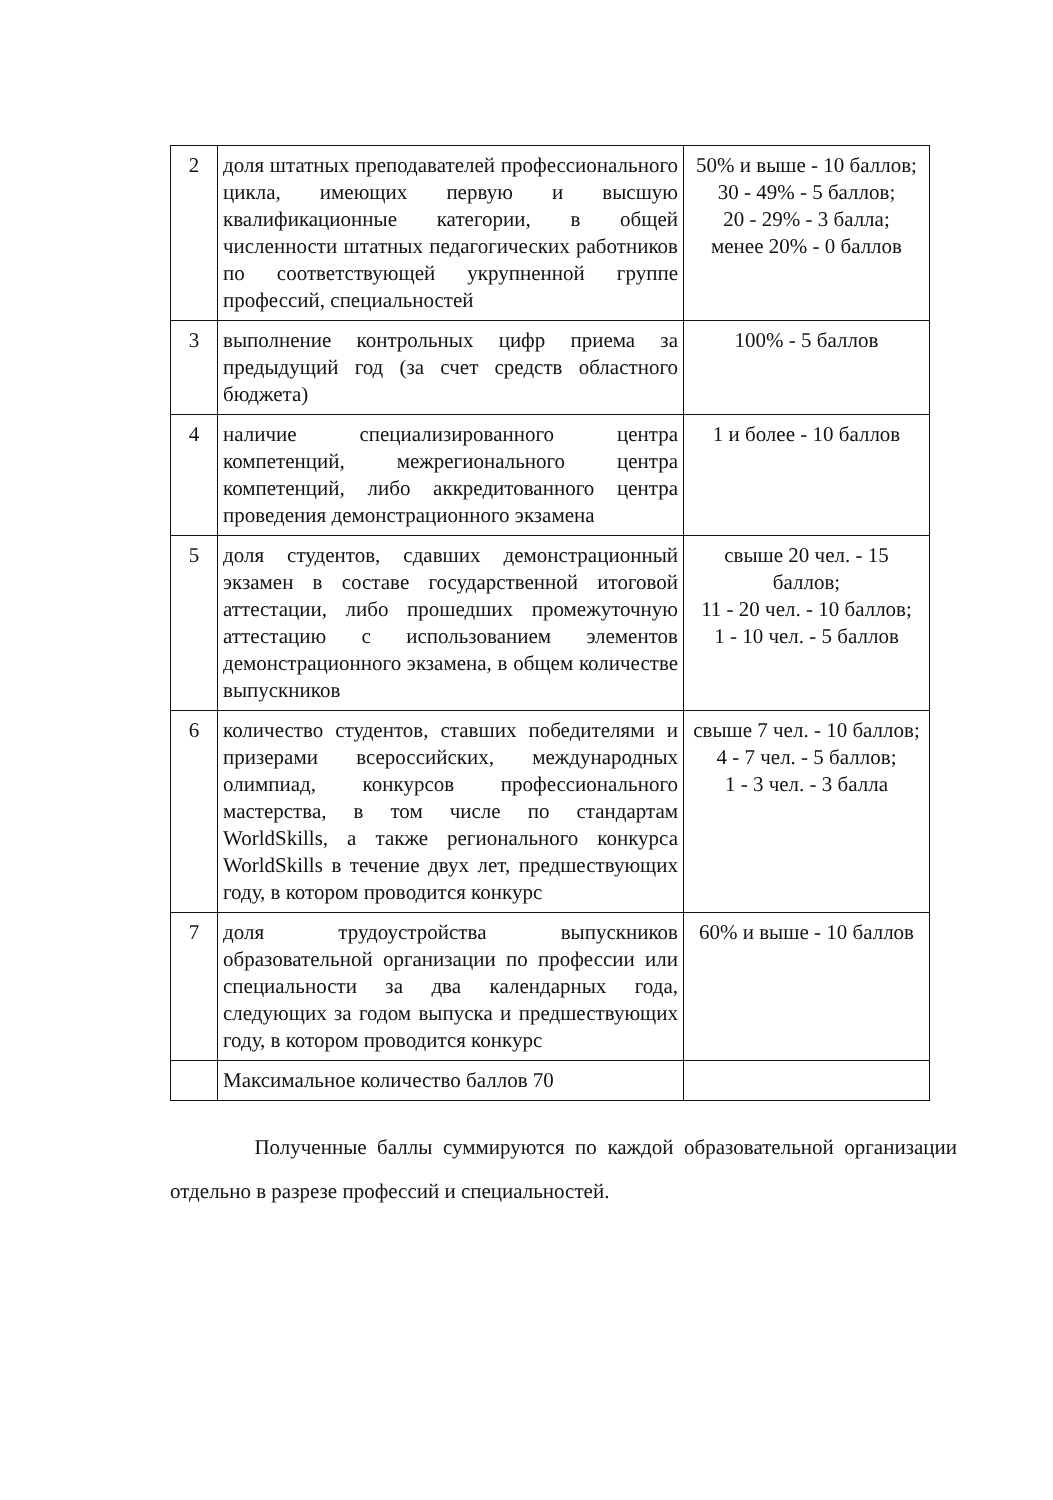| 2 | доля штатных преподавателей профессионального цикла, имеющих первую и высшую квалификационные категории, в общей численности штатных педагогических работников по соответствующей укрупненной группе профессий, специальностей | 50% и выше - 10 баллов; 30 - 49% - 5 баллов; 20 - 29% - 3 балла; менее 20% - 0 баллов |
| 3 | выполнение контрольных цифр приема за предыдущий год (за счет средств областного бюджета) | 100% - 5 баллов |
| 4 | наличие специализированного центра компетенций, межрегионального центра компетенций, либо аккредитованного центра проведения демонстрационного экзамена | 1 и более - 10 баллов |
| 5 | доля студентов, сдавших демонстрационный экзамен в составе государственной итоговой аттестации, либо прошедших промежуточную аттестацию с использованием элементов демонстрационного экзамена, в общем количестве выпускников | свыше 20 чел. - 15 баллов; 11 - 20 чел. - 10 баллов; 1 - 10 чел. - 5 баллов |
| 6 | количество студентов, ставших победителями и призерами всероссийских, международных олимпиад, конкурсов профессионального мастерства, в том числе по стандартам WorldSkills, а также регионального конкурса WorldSkills в течение двух лет, предшествующих году, в котором проводится конкурс | свыше 7 чел. - 10 баллов; 4 - 7 чел. - 5 баллов; 1 - 3 чел. - 3 балла |
| 7 | доля трудоустройства выпускников образовательной организации по профессии или специальности за два календарных года, следующих за годом выпуска и предшествующих году, в котором проводится конкурс | 60% и выше - 10 баллов |
| | Максимальное количество баллов 70 | |
Полученные баллы суммируются по каждой образовательной организации отдельно в разрезе профессий и специальностей.